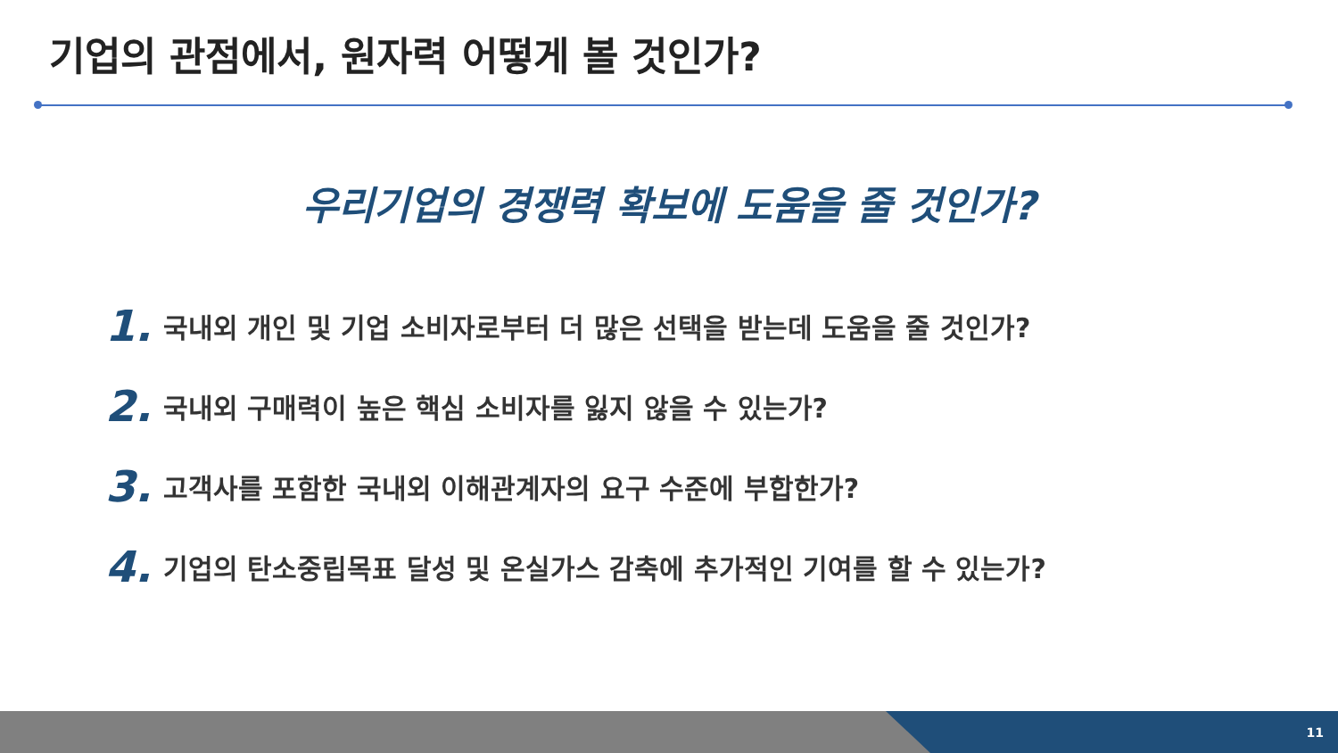기업의 관점에서, 원자력 어떻게 볼 것인가?
우리기업의 경쟁력 확보에 도움을 줄 것인가?
1. 국내외 개인 및 기업 소비자로부터 더 많은 선택을 받는데 도움을 줄 것인가?
2. 국내외 구매력이 높은 핵심 소비자를 잃지 않을 수 있는가?
3. 고객사를 포함한 국내외 이해관계자의 요구 수준에 부합한가?
4. 기업의 탄소중립목표 달성 및 온실가스 감축에 추가적인 기여를 할 수 있는가?
11